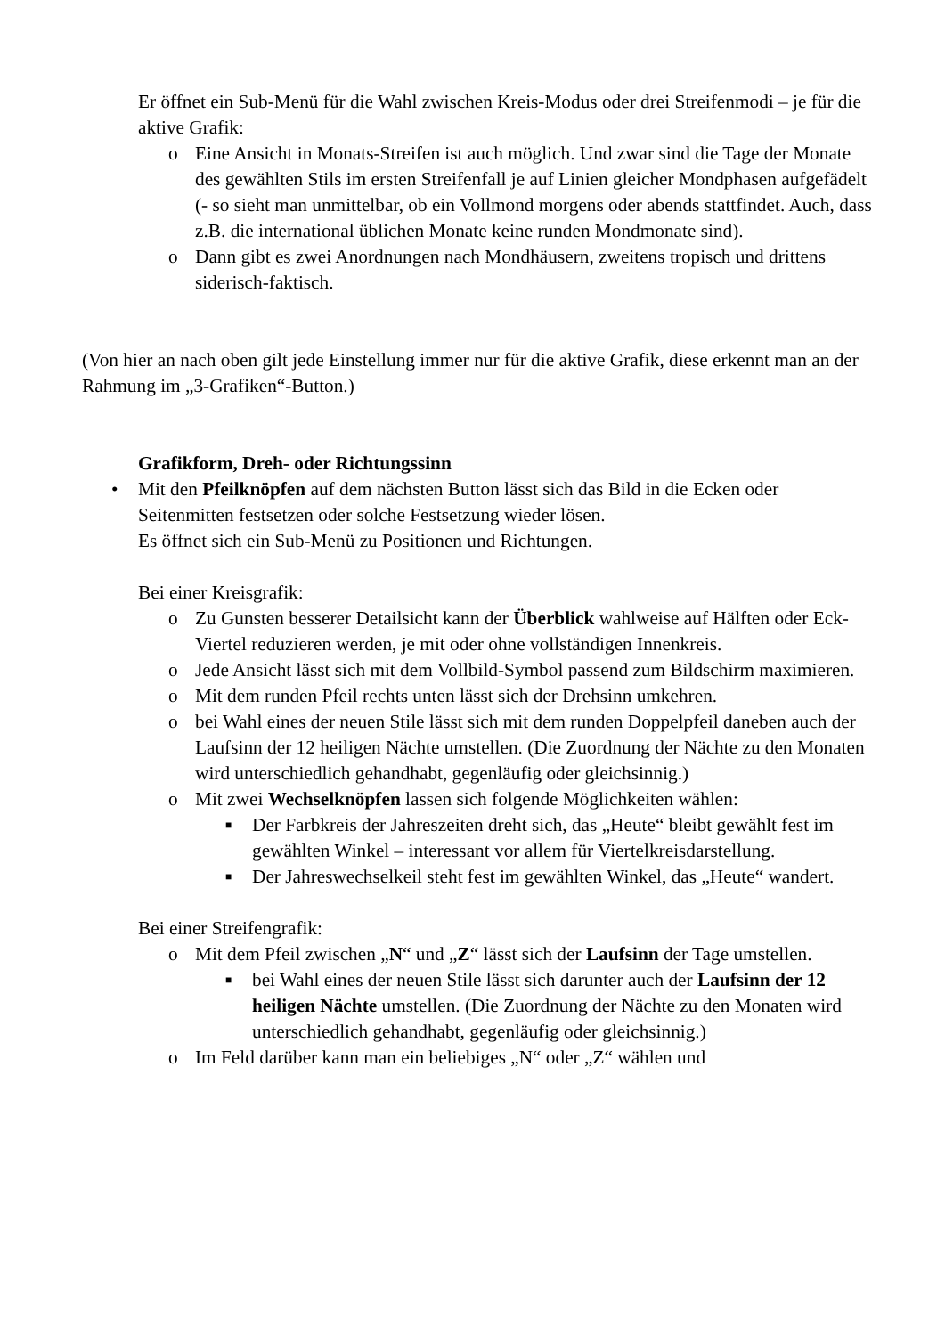Er öffnet ein Sub-Menü für die Wahl zwischen Kreis-Modus oder drei Streifenmodi – je für die aktive Grafik:
o Eine Ansicht in Monats-Streifen ist auch möglich. Und zwar sind die Tage der Monate des gewählten Stils im ersten Streifenfall je auf Linien gleicher Mondphasen aufgefädelt (- so sieht man unmittelbar, ob ein Vollmond morgens oder abends stattfindet. Auch, dass z.B. die international üblichen Monate keine runden Mondmonate sind).
o Dann gibt es zwei Anordnungen nach Mondhäusern, zweitens tropisch und drittens siderisch-faktisch.
(Von hier an nach oben gilt jede Einstellung immer nur für die aktive Grafik, diese erkennt man an der Rahmung im „3-Grafiken“-Button.)
Grafikform, Dreh- oder Richtungssinn
• Mit den Pfeilknöpfen auf dem nächsten Button lässt sich das Bild in die Ecken oder Seitenmitten festsetzen oder solche Festsetzung wieder lösen.
Es öffnet sich ein Sub-Menü zu Positionen und Richtungen.
Bei einer Kreisgrafik:
o Zu Gunsten besserer Detailsicht kann der Überblick wahlweise auf Hälften oder Eck-Viertel reduzieren werden, je mit oder ohne vollständigen Innenkreis.
o Jede Ansicht lässt sich mit dem Vollbild-Symbol passend zum Bildschirm maximieren.
o Mit dem runden Pfeil rechts unten lässt sich der Drehsinn umkehren.
o bei Wahl eines der neuen Stile lässt sich mit dem runden Doppelpfeil daneben auch der Laufsinn der 12 heiligen Nächte umstellen. (Die Zuordnung der Nächte zu den Monaten wird unterschiedlich gehandhabt, gegenläufig oder gleichsinnig.)
o Mit zwei Wechselknöpfen lassen sich folgende Möglichkeiten wählen:
■ Der Farbkreis der Jahreszeiten dreht sich, das „Heute“ bleibt gewählt fest im gewählten Winkel – interessant vor allem für Viertelkreisdarstellung.
■ Der Jahreswechselkeil steht fest im gewählten Winkel, das „Heute“ wandert.
Bei einer Streifengrafik:
o Mit dem Pfeil zwischen „N“ und „Z“ lässt sich der Laufsinn der Tage umstellen.
■ bei Wahl eines der neuen Stile lässt sich darunter auch der Laufsinn der 12 heiligen Nächte umstellen. (Die Zuordnung der Nächte zu den Monaten wird unterschiedlich gehandhabt, gegenläufig oder gleichsinnig.)
o Im Feld darüber kann man ein beliebiges „N“ oder „Z“ wählen und